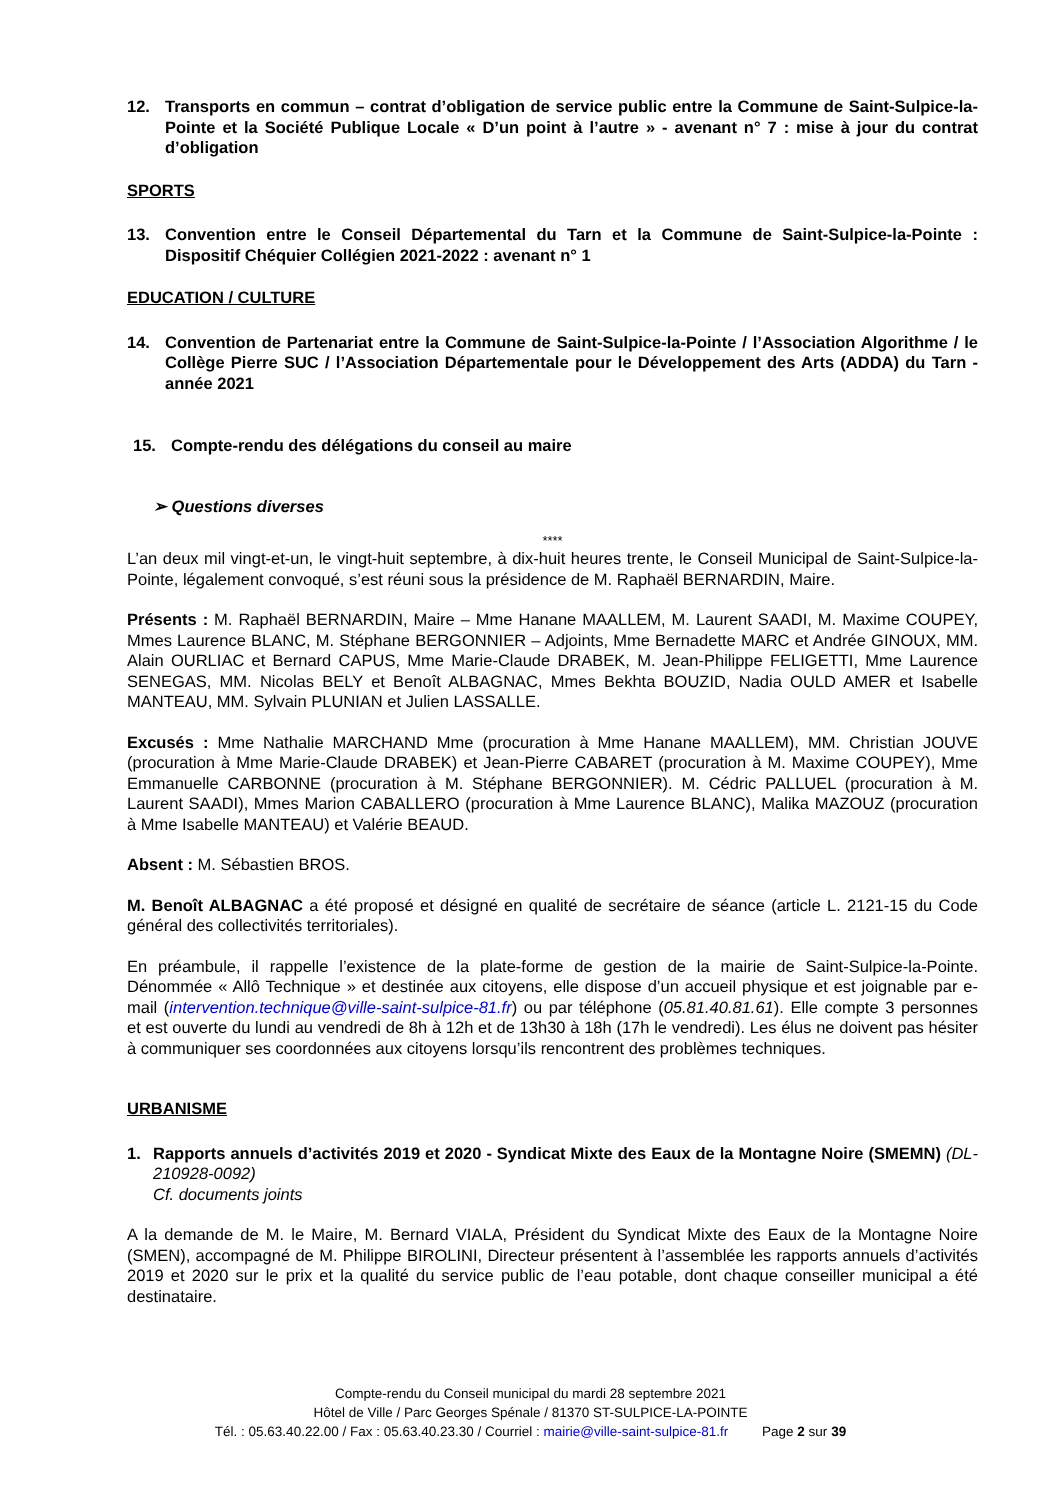12. Transports en commun – contrat d’obligation de service public entre la Commune de Saint-Sulpice-la-Pointe et la Société Publique Locale « D’un point à l’autre » - avenant n° 7 : mise à jour du contrat d’obligation
SPORTS
13. Convention entre le Conseil Départemental du Tarn et la Commune de Saint-Sulpice-la-Pointe : Dispositif Chéquier Collégien 2021-2022 : avenant n° 1
EDUCATION / CULTURE
14. Convention de Partenariat entre la Commune de Saint-Sulpice-la-Pointe / l’Association Algorithme / le Collège Pierre SUC / l’Association Départementale pour le Développement des Arts (ADDA) du Tarn - année 2021
15. Compte-rendu des délégations du conseil au maire
➢ Questions diverses
****
L’an deux mil vingt-et-un, le vingt-huit septembre, à dix-huit heures trente, le Conseil Municipal de Saint-Sulpice-la-Pointe, légalement convoqué, s’est réuni sous la présidence de M. Raphaël BERNARDIN, Maire.
Présents : M. Raphaël BERNARDIN, Maire – Mme Hanane MAALLEM, M. Laurent SAADI, M. Maxime COUPEY, Mmes Laurence BLANC, M. Stéphane BERGONNIER – Adjoints, Mme Bernadette MARC et Andrée GINOUX, MM. Alain OURLIAC et Bernard CAPUS, Mme Marie-Claude DRABEK, M. Jean-Philippe FELIGETTI, Mme Laurence SENEGAS, MM. Nicolas BELY et Benoît ALBAGNAC, Mmes Bekhta BOUZID, Nadia OULD AMER et Isabelle MANTEAU, MM. Sylvain PLUNIAN et Julien LASSALLE.
Excusés : Mme Nathalie MARCHAND Mme (procuration à Mme Hanane MAALLEM), MM. Christian JOUVE (procuration à Mme Marie-Claude DRABEK) et Jean-Pierre CABARET (procuration à M. Maxime COUPEY), Mme Emmanuelle CARBONNE (procuration à M. Stéphane BERGONNIER). M. Cédric PALLUEL (procuration à M. Laurent SAADI), Mmes Marion CABALLERO (procuration à Mme Laurence BLANC), Malika MAZOUZ (procuration à Mme Isabelle MANTEAU) et Valérie BEAUD.
Absent : M. Sébastien BROS.
M. Benoît ALBAGNAC a été proposé et désigné en qualité de secrétaire de séance (article L. 2121-15 du Code général des collectivités territoriales).
En préambule, il rappelle l’existence de la plate-forme de gestion de la mairie de Saint-Sulpice-la-Pointe. Dénommée « Allô Technique » et destinée aux citoyens, elle dispose d’un accueil physique et est joignable par e-mail (intervention.technique@ville-saint-sulpice-81.fr) ou par téléphone (05.81.40.81.61). Elle compte 3 personnes et est ouverte du lundi au vendredi de 8h à 12h et de 13h30 à 18h (17h le vendredi). Les élus ne doivent pas hésiter à communiquer ses coordonnées aux citoyens lorsqu’ils rencontrent des problèmes techniques.
URBANISME
1. Rapports annuels d’activités 2019 et 2020 - Syndicat Mixte des Eaux de la Montagne Noire (SMEMN) (DL-210928-0092)
Cf. documents joints
A la demande de M. le Maire, M. Bernard VIALA, Président du Syndicat Mixte des Eaux de la Montagne Noire (SMEN), accompagné de M. Philippe BIROLINI, Directeur présentent à l’assemblée les rapports annuels d’activités 2019 et 2020 sur le prix et la qualité du service public de l’eau potable, dont chaque conseiller municipal a été destinataire.
Compte-rendu du Conseil municipal du mardi 28 septembre 2021
Hôtel de Ville / Parc Georges Spénale / 81370 ST-SULPICE-LA-POINTE
Tél. : 05.63.40.22.00 / Fax : 05.63.40.23.30 / Courriel : mairie@ville-saint-sulpice-81.fr Page 2 sur 39